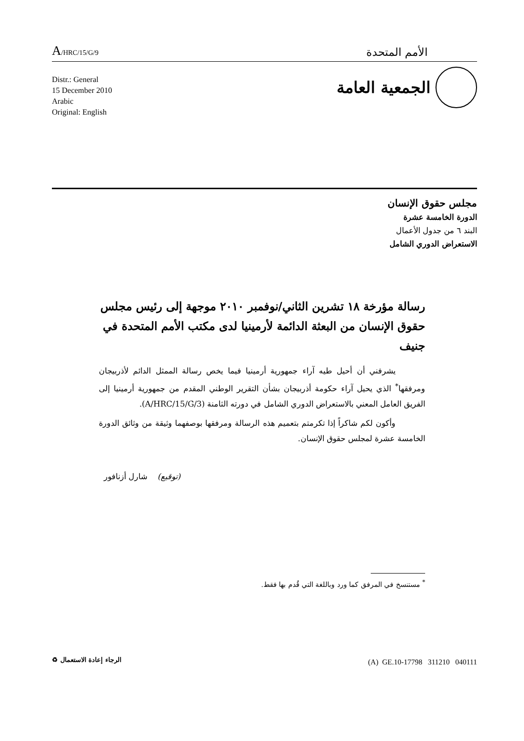A/HRC/15/G/9
الأمم المتحدة
الجمعية العامة
Distr.: General
15 December 2010
Arabic
Original: English
مجلس حقوق الإنسان
الدورة الخامسة عشرة
البند ٦ من جدول الأعمال
الاستعراض الدوري الشامل
رسالة مؤرخة ١٨ تشرين الثاني/نوفمبر ٢٠١٠ موجهة إلى رئيس مجلس حقوق الإنسان من البعثة الدائمة لأرمينيا لدى مكتب الأمم المتحدة في جنيف
يشرفني أن أحيل طيه آراء جمهورية أرمينيا فيما يخص رسالة الممثل الدائم لأذربيجان ومرفقها<sup>*</sup> الذي يحيل آراء حكومة أذربيجان بشأن التقرير الوطني المقدم من جمهورية أرمينيا إلى الفريق العامل المعني بالاستعراض الدوري الشامل في دورته الثامنة (A/HRC/15/G/3).
وأكون لكم شاكراً إذا تكرمتم بتعميم هذه الرسالة ومرفقها بوصفهما وثيقة من وثائق الدورة الخامسة عشرة لمجلس حقوق الإنسان.
(توقيع) شارل أزنافور
<sup>*</sup> مستنسخ في المرفق كما ورد وباللغة التي قُدم بها فقط.
(A) GE.10-17798 311210 040111
الرجاء إعادة الاستعمال ♻